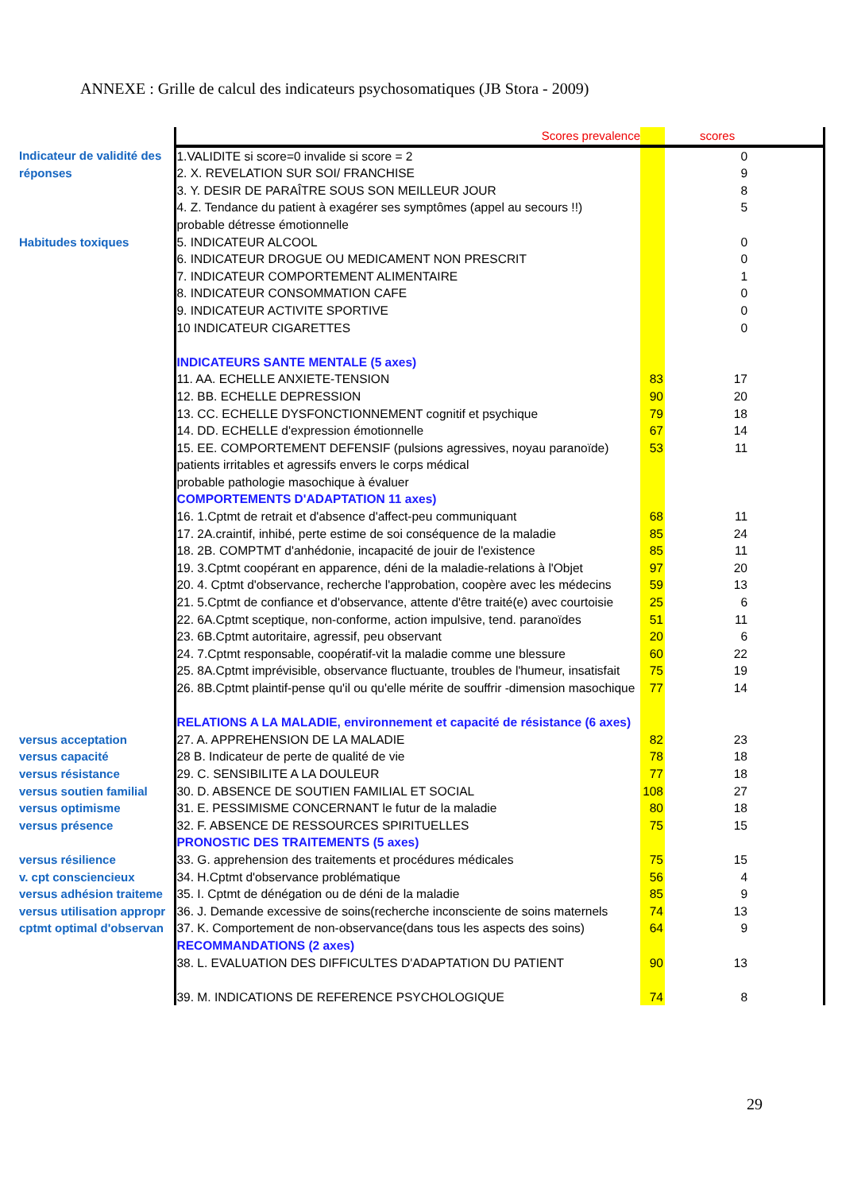ANNEXE : Grille de calcul des indicateurs psychosomatiques (JB Stora - 2009)
| | Scores prevalence | | scores |
| Indicateur de validité des | 1.VALIDITE si score=0 invalide si score = 2 | | 0 |
| réponses | 2. X. REVELATION SUR SOI/ FRANCHISE | | 9 |
| | 3. Y. DESIR DE PARAÎTRE SOUS SON MEILLEUR JOUR | | 8 |
| | 4. Z. Tendance du patient à exagérer ses symptômes (appel au secours !!) | | 5 |
| | probable détresse émotionnelle | | |
| Habitudes toxiques | 5. INDICATEUR ALCOOL | | 0 |
| | 6. INDICATEUR DROGUE OU MEDICAMENT NON PRESCRIT | | 0 |
| | 7. INDICATEUR COMPORTEMENT ALIMENTAIRE | | 1 |
| | 8. INDICATEUR CONSOMMATION CAFE | | 0 |
| | 9. INDICATEUR ACTIVITE SPORTIVE | | 0 |
| | 10 INDICATEUR CIGARETTES | | 0 |
| | INDICATEURS SANTE MENTALE (5 axes) | | |
| | 11. AA. ECHELLE ANXIETE-TENSION | 83 | 17 |
| | 12. BB. ECHELLE DEPRESSION | 90 | 20 |
| | 13. CC. ECHELLE DYSFONCTIONNEMENT cognitif et psychique | 79 | 18 |
| | 14. DD. ECHELLE d'expression émotionnelle | 67 | 14 |
| | 15. EE. COMPORTEMENT DEFENSIF (pulsions agressives, noyau paranoïde) | 53 | 11 |
| | patients irritables et agressifs envers le corps médical | | |
| | probable pathologie masochique à évaluer | | |
| | COMPORTEMENTS D'ADAPTATION 11 axes) | | |
| | 16. 1.Cptmt de retrait et d'absence d'affect-peu communiquant | 68 | 11 |
| | 17. 2A.craintif, inhibé, perte estime de soi conséquence de la maladie | 85 | 24 |
| | 18. 2B. COMPTMT d'anhédonie, incapacité de jouir de l'existence | 85 | 11 |
| | 19. 3.Cptmt coopérant en apparence, déni de la maladie-relations à l'Objet | 97 | 20 |
| | 20. 4. Cptmt d'observance, recherche l'approbation, coopère avec les médecins | 59 | 13 |
| | 21. 5.Cptmt de confiance et d'observance, attente d'être traité(e) avec courtoisie | 25 | 6 |
| | 22. 6A.Cptmt sceptique, non-conforme, action impulsive, tend. paranoïdes | 51 | 11 |
| | 23. 6B.Cptmt autoritaire, agressif, peu observant | 20 | 6 |
| | 24. 7.Cptmt responsable, coopératif-vit la maladie comme une blessure | 60 | 22 |
| | 25. 8A.Cptmt imprévisible, observance fluctuante, troubles de l'humeur, insatisfait | 75 | 19 |
| | 26. 8B.Cptmt plaintif-pense qu'il ou qu'elle mérite de souffrir -dimension masochique | 77 | 14 |
| | RELATIONS A LA MALADIE, environnement et capacité de résistance (6 axes) | | |
| versus acceptation | 27. A. APPREHENSION DE LA MALADIE | 82 | 23 |
| versus capacité | 28 B. Indicateur de perte de qualité de vie | 78 | 18 |
| versus résistance | 29. C. SENSIBILITE A LA DOULEUR | 77 | 18 |
| versus soutien familial | 30. D. ABSENCE DE SOUTIEN FAMILIAL ET SOCIAL | 108 | 27 |
| versus optimisme | 31. E. PESSIMISME CONCERNANT le futur de la maladie | 80 | 18 |
| versus présence | 32. F. ABSENCE DE RESSOURCES SPIRITUELLES | 75 | 15 |
| | PRONOSTIC DES TRAITEMENTS (5 axes) | | |
| versus résilience | 33. G. apprehension des traitements et procédures médicales | 75 | 15 |
| v. cpt consciencieux | 34. H.Cptmt d'observance problématique | 56 | 4 |
| versus adhésion traiteme | 35. I. Cptmt de dénégation ou de déni de la maladie | 85 | 9 |
| versus utilisation appropr | 36. J. Demande excessive de soins(recherche inconsciente de soins maternels | 74 | 13 |
| cptmt optimal d'observan | 37. K. Comportement de non-observance(dans tous les aspects des soins) | 64 | 9 |
| | RECOMMANDATIONS (2 axes) | | |
| | 38. L. EVALUATION DES DIFFICULTES D'ADAPTATION DU PATIENT | 90 | 13 |
| | 39. M. INDICATIONS DE REFERENCE PSYCHOLOGIQUE | 74 | 8 |
29